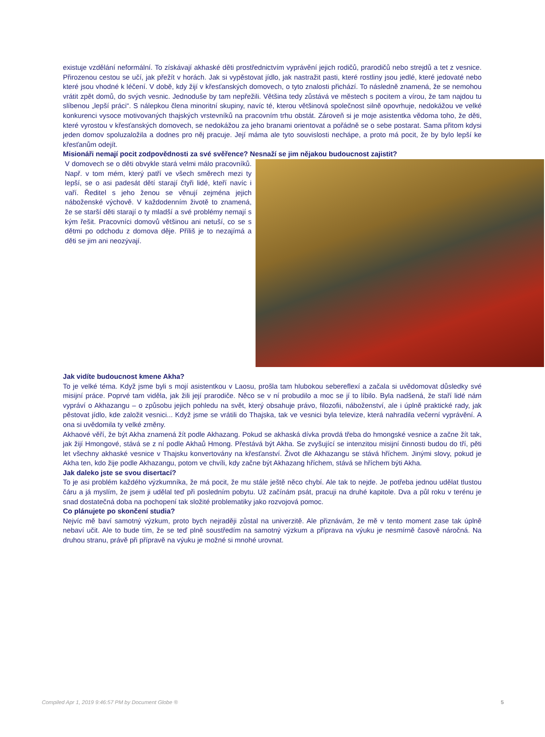existuje vzdělání neformální. To získávají akhaské děti prostřednictvím vyprávění jejich rodičů, prarodičů nebo strejdů a tet z vesnice. Přirozenou cestou se učí, jak přežít v horách. Jak si vypěstovat jídlo, jak nastražit pasti, které rostliny jsou jedlé, které jedovaté nebo které jsou vhodné k léčení. V době, kdy žijí v křesťanských domovech, o tyto znalosti přichází. To následně znamená, že se nemohou vrátit zpět domů, do svých vesnic. Jednoduše by tam nepřežili. Většina tedy zůstává ve městech s pocitem a vírou, že tam najdou tu slíbenou „lepší práci“. S nálepkou člena minoritní skupiny, navíc té, kterou většinová společnost silně opovrhuje, nedokážou ve velké konkurenci vysoce motivovaných thajských vrstevníků na pracovním trhu obstát. Zároveň si je moje asistentka vědoma toho, že děti, které vyrostou v křesťanských domovech, se nedokážou za jeho branami orientovat a pořádně se o sebe postarat. Sama přitom kdysi jeden domov spoluzaložila a dodnes pro něj pracuje. Její máma ale tyto souvislosti nechápe, a proto má pocit, že by bylo lepší ke křesťanům odejít.
Misionáři nemají pocit zodpovědnosti za své svěřence? Nesnaží se jim nějakou budoucnost zajistit?
V domovech se o děti obvykle stará velmi málo pracovníků. Např. v tom mém, který patří ve všech směrech mezi ty lepší, se o asi padesát dětí starají čtyři lidé, kteří navíc i vaří. Ředitel s jeho ženou se věnují zejména jejich náboženské výchově. V každodenním životě to znamená, že se starší děti starají o ty mladší a své problémy nemají s kým řešit. Pracovníci domovů většinou ani netuší, co se s dětmi po odchodu z domova děje. Příliš je to nezajímá a děti se jim ani neozývají.
Jak vidíte budoucnost kmene Akha?
To je velké téma. Když jsme byli s mojí asistentkou v Laosu, prošla tam hlubokou sebereflexí a začala si uvědomovat důsledky své misijní práce. Poprvé tam viděla, jak žili její prarodiče. Něco se v ní probudilo a moc se jí to líbilo. Byla nadšená, že staří lidé nám vypráví o Akhazangu – o způsobu jejich pohledu na svět, který obsahuje právo, filozofii, náboženství, ale i úplně praktické rady, jak pěstovat jídlo, kde založit vesnici... Když jsme se vrátili do Thajska, tak ve vesnici byla televize, která nahradila večerní vyprávění. A ona si uvědomila ty velké změny.
Akhaové věří, že být Akha znamená žít podle Akhazang. Pokud se akhaská dívka provdá třeba do hmongské vesnice a začne žít tak, jak žijí Hmongové, stává se z ní podle Akhaů Hmong. Přestává být Akha. Se zvyšující se intenzitou misijní činnosti budou do tří, pěti let všechny akhaské vesnice v Thajsku konvertovány na křesťanství. Život dle Akhazangu se stává hříchem. Jinými slovy, pokud je Akha ten, kdo žije podle Akhazangu, potom ve chvíli, kdy začne být Akhazang hříchem, stává se hříchem býti Akha.
Jak daleko jste se svou disertací?
To je asi problém každého výzkumníka, že má pocit, že mu stále ještě něco chybí. Ale tak to nejde. Je potřeba jednou udělat tlustou čáru a já myslím, že jsem ji udělal teď při posledním pobytu. Už začínám psát, pracuji na druhé kapitole. Dva a půl roku v terénu je snad dostatečná doba na pochopení tak složité problematiky jako rozvojová pomoc.
Co plánujete po skončení studia?
Nejvíc mě baví samotný výzkum, proto bych nejraději zůstal na univerzitě. Ale přiznávám, že mě v tento moment zase tak úplně nebaví učit. Ale to bude tím, že se teď plně soustředím na samotný výzkum a příprava na výuku je nesmírně časově náročná. Na druhou stranu, právě při přípravě na výuku je možné si mnohé urovnat.
Compiled Apr 1, 2019 9:46:57 PM by Document Globe ® 5